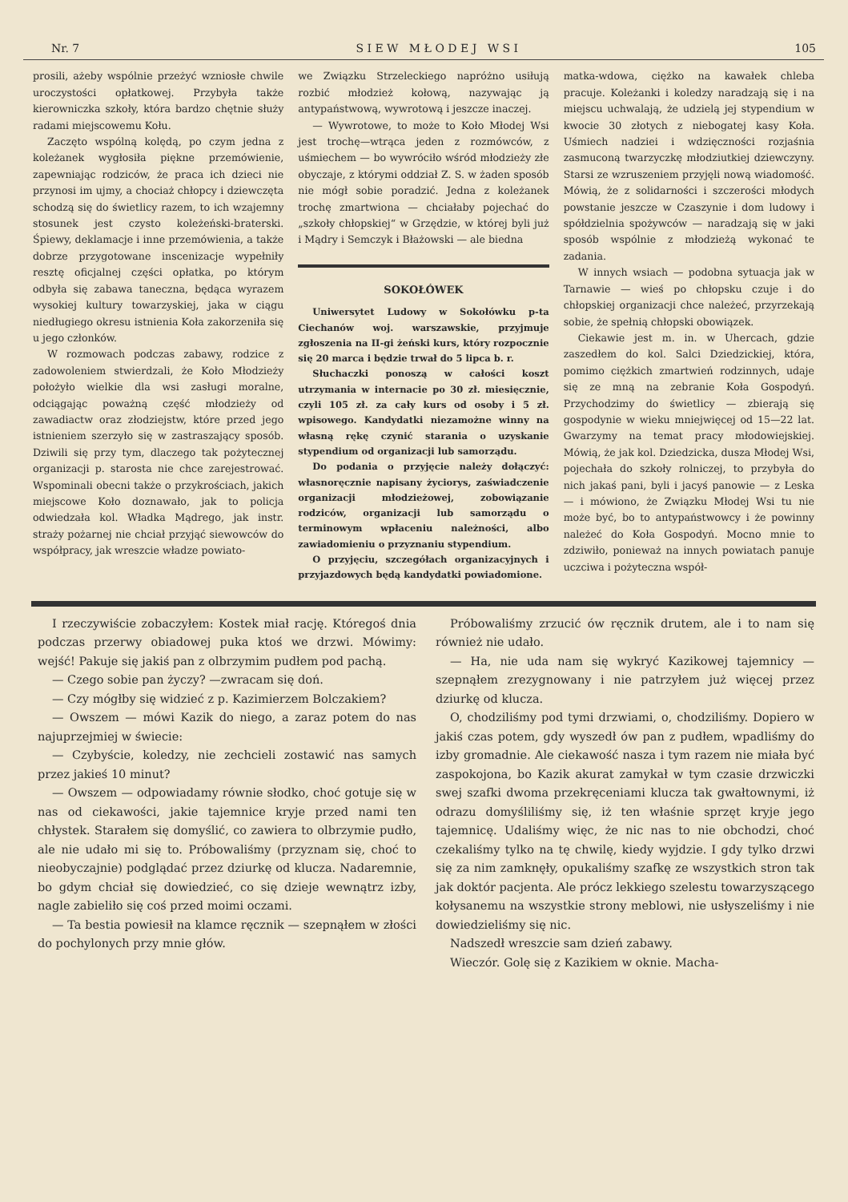Nr. 7 S I E W M Ł O D E J W S I 105
prosili, ażeby wspólnie przeżyć wzniosłe chwile uroczystości opłatkowej. Przybyła także kierowniczka szkoły, która bardzo chętnie służy radami miejscowemu Kołu.
Zaczęto wspólną kolędą, po czym jedna z koleżanek wygłosiła piękne przemówienie, zapewniając rodziców, że praca ich dzieci nie przynosi im ujmy, a chociaż chłopcy i dziewczęta schodzą się do świetlicy razem, to ich wzajemny stosunek jest czysto koleżeński-braterski. Śpiewy, deklamacje i inne przemówienia, a także dobrze przygotowane inscenizacje wypełniły resztę oficjalnej części opłatka, po którym odbyła się zabawa taneczna, będąca wyrazem wysokiej kultury towarzyskiej, jaka w ciągu niedługiego okresu istnienia Koła zakorzeniła się u jego członków.
W rozmowach podczas zabawy, rodzice z zadowoleniem stwierdzali, że Koło Młodzieży położyło wielkie dla wsi zasługi moralne, odciągając poważną część młodzieży od zawadiactw oraz złodziejstw, które przed jego istnieniem szerzyło się w zastraszający sposób. Dziwili się przy tym, dlaczego tak pożytecznej organizacji p. starosta nie chce zarejestrować. Wspominali obecni także o przykrościach, jakich miejscowe Koło doznawało, jak to policja odwiedzała kol. Władka Mądrego, jak instr. straży pożarnej nie chciał przyjąć siewowców do współpracy, jak wreszcie władze powiato-
we Związku Strzeleckiego napróżno usiłują rozbić młodzież kołową, nazywając ją antypaństwową, wywrotową i jeszcze inaczej.
— Wywrotowe, to może to Koło Młodej Wsi jest trochę—wtrąca jeden z rozmówców, z uśmiechem — bo wywróciło wśród młodzieży złe obyczaje, z którymi oddział Z. S. w żaden sposób nie mógł sobie poradzić. Jedna z koleżanek trochę zmartwiona — chciałaby pojechać do „szkoły chłopskiej“ w Grzędzie, w której byli już i Mądry i Semczyk i Błażowski — ale biedna
SOKOŁÓWEK
Uniwersytet Ludowy w Sokołówku p-ta Ciechanów woj. warszawskie, przyjmuje zgłoszenia na II-gi żeński kurs, który rozpocznie się 20 marca i będzie trwał do 5 lipca b. r.
Słuchaczki ponoszą w całości koszt utrzymania w internacie po 30 zł. miesięcznie, czyli 105 zł. za cały kurs od osoby i 5 zł. wpisowego. Kandydatki niezamożne winny na własną rękę czynić starania o uzyskanie stypendium od organizacji lub samorządu.
Do podania o przyjęcie należy dołączyć: własnoręcznie napisany życiorys, zaświadczenie organizacji młodzieżowej, zobowiązanie rodziców, organizacji lub samorządu o terminowym wpłaceniu należności, albo zawiadomieniu o przyznaniu stypendium.
O przyjęciu, szczegółach organizacyjnych i przyjazdowych będą kandydatki powiadomione.
matka-wdowa, ciężko na kawałek chleba pracuje. Koleżanki i koledzy naradzają się i na miejscu uchwalają, że udzielą jej stypendium w kwocie 30 złotych z niebogatej kasy Koła. Uśmiech nadziei i wdzięczności rozjaśnia zasmuconą twarzyczkę młodziutkiej dziewczyny. Starsi ze wzruszeniem przyjęli nową wiadomość. Mówią, że z solidarności i szczerości młodych powstanie jeszcze w Czaszynie i dom ludowy i spółdzielnia spożywców — naradzają się w jaki sposób wspólnie z młodzieżą wykonać te zadania.
W innych wsiach — podobna sytuacja jak w Tarnawie — wieś po chłopsku czuje i do chłopskiej organizacji chce należeć, przyrzekają sobie, że spełnią chłopski obowiązek.
Ciekawie jest m. in. w Uhercach, gdzie zaszedłem do kol. Salci Dziedzickiej, która, pomimo ciężkich zmartwień rodzinnych, udaje się ze mną na zebranie Koła Gospodyń. Przychodzimy do świetlicy — zbierają się gospodynie w wieku mniejwięcej od 15—22 lat. Gwarzymy na temat pracy młodowiejskiej. Mówią, że jak kol. Dziedzicka, dusza Młodej Wsi, pojechała do szkoły rolniczej, to przybyła do nich jakaś pani, byli i jacyś panowie — z Leska — i mówiono, że Związku Młodej Wsi tu nie może być, bo to antypaństwowcy i że powinny należeć do Koła Gospodyń. Mocno mnie to zdziwiło, ponieważ na innych powiatach panuje uczciwa i pożyteczna współ-
I rzeczywiście zobaczyłem: Kostek miał rację. Któregoś dnia podczas przerwy obiadowej puka ktoś we drzwi. Mówimy: wejść! Pakuje się jakiś pan z olbrzymim pudłem pod pachą.
— Czego sobie pan życzy? —zwracam się doń.
— Czy mógłby się widzieć z p. Kazimierzem Bolczakiem?
— Owszem — mówi Kazik do niego, a zaraz potem do nas najuprzejmiej w świecie:
— Czybyście, koledzy, nie zechcieli zostawić nas samych przez jakieś 10 minut?
— Owszem — odpowiadamy równie słodko, choć gotuje się w nas od ciekawości, jakie tajemnice kryje przed nami ten chłystek. Starałem się domyślić, co zawiera to olbrzymie pudło, ale nie udało mi się to. Próbowaliśmy (przyznam się, choć to nieobyczajnie) podglądać przez dziurkę od klucza. Nadaremnie, bo gdym chciał się dowiedzieć, co się dzieje wewnątrz izby, nagle zabieliło się coś przed moimi oczami.
— Ta bestia powiesił na klamce ręcznik — szepnąłem w złości do pochylonych przy mnie głów.
Próbowaliśmy zrzucić ów ręcznik drutem, ale i to nam się również nie udało.
— Ha, nie uda nam się wykryć Kazikowej tajemnicy — szepnąłem zrezygnowany i nie patrzyłem już więcej przez dziurkę od klucza.
O, chodziliśmy pod tymi drzwiami, o, chodziliśmy. Dopiero w jakiś czas potem, gdy wyszedł ów pan z pudłem, wpadliśmy do izby gromadnie. Ale ciekawość nasza i tym razem nie miała być zaspokojona, bo Kazik akurat zamykał w tym czasie drzwiczki swej szafki dwoma przekręceniami klucza tak gwałtownymi, iż odrazu domyśliliśmy się, iż ten właśnie sprzęt kryje jego tajemnicę. Udaliśmy więc, że nic nas to nie obchodzi, choć czekaliśmy tylko na tę chwilę, kiedy wyjdzie. I gdy tylko drzwi się za nim zamknęły, opukaliśmy szafkę ze wszystkich stron tak jak doktór pacjenta. Ale prócz lekkiego szelestu towarzyszącego kołysanemu na wszystkie strony meblowi, nie usłyszeliśmy i nie dowiedzieliśmy się nic.
Nadszedł wreszcie sam dzień zabawy.
Wieczór. Golę się z Kazikiem w oknie. Macha-